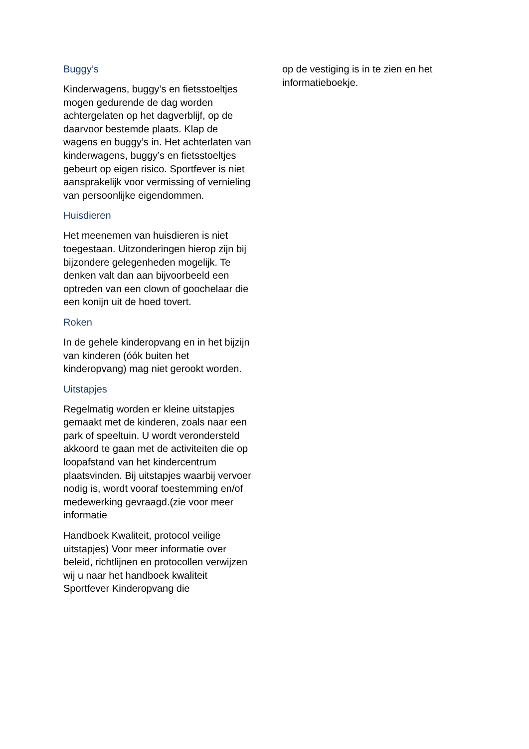Buggy’s
Kinderwagens, buggy’s en fietsstoeltjes mogen gedurende de dag worden achtergelaten op het dagverblijf, op de daarvoor bestemde plaats. Klap de wagens en buggy’s in. Het achterlaten van kinderwagens, buggy’s en fietsstoeltjes gebeurt op eigen risico. Sportfever is niet aansprakelijk voor vermissing of vernieling van persoonlijke eigendommen.
Huisdieren
Het meenemen van huisdieren is niet toegestaan. Uitzonderingen hierop zijn bij bijzondere gelegenheden mogelijk. Te denken valt dan aan bijvoorbeeld een optreden van een clown of goochelaar die een konijn uit de hoed tovert.
Roken
In de gehele kinderopvang en in het bijzijn van kinderen (óók buiten het kinderopvang) mag niet gerookt worden.
Uitstapjes
Regelmatig worden er kleine uitstapjes gemaakt met de kinderen, zoals naar een park of speeltuin. U wordt verondersteld akkoord te gaan met de activiteiten die op loopafstand van het kindercentrum plaatsvinden. Bij uitstapjes waarbij vervoer nodig is, wordt vooraf toestemming en/of medewerking gevraagd.(zie voor meer informatie
Handboek Kwaliteit, protocol veilige uitstapjes) Voor meer informatie over beleid, richtlijnen en protocollen verwijzen wij u naar het handboek kwaliteit Sportfever Kinderopvang die
op de vestiging is in te zien en het informatieboekje.